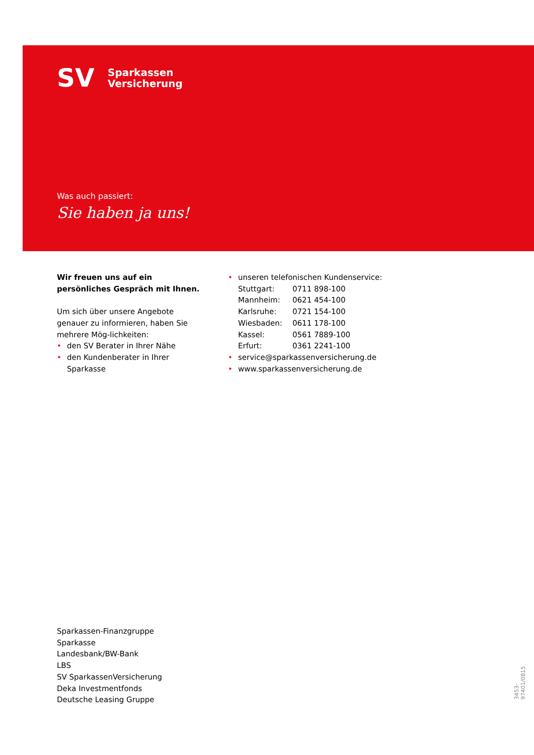SV
Sparkassen
Versicherung
Was auch passiert:
Sie haben ja uns!
Wir freuen uns auf ein persönliches Gespräch mit Ihnen.
Um sich über unsere Angebote genauer zu informieren, haben Sie mehrere Mög-lichkeiten:
• den SV Berater in Ihrer Nähe
• den Kundenberater in Ihrer Sparkasse
• unseren telefonischen Kundenservice:
| Stuttgart: | 0711 898-100 |
| Mannheim: | 0621 454-100 |
| Karlsruhe: | 0721 154-100 |
| Wiesbaden: | 0611 178-100 |
| Kassel: | 0561 7889-100 |
| Erfurt: | 0361 2241-100 |
• service@sparkassenversicherung.de
• www.sparkassenversicherung.de
Sparkassen-Finanzgruppe
Sparkasse
Landesbank/BW-Bank
LBS
SV SparkassenVersicherung
Deka Investmentfonds
Deutsche Leasing Gruppe
3453-97401/0815